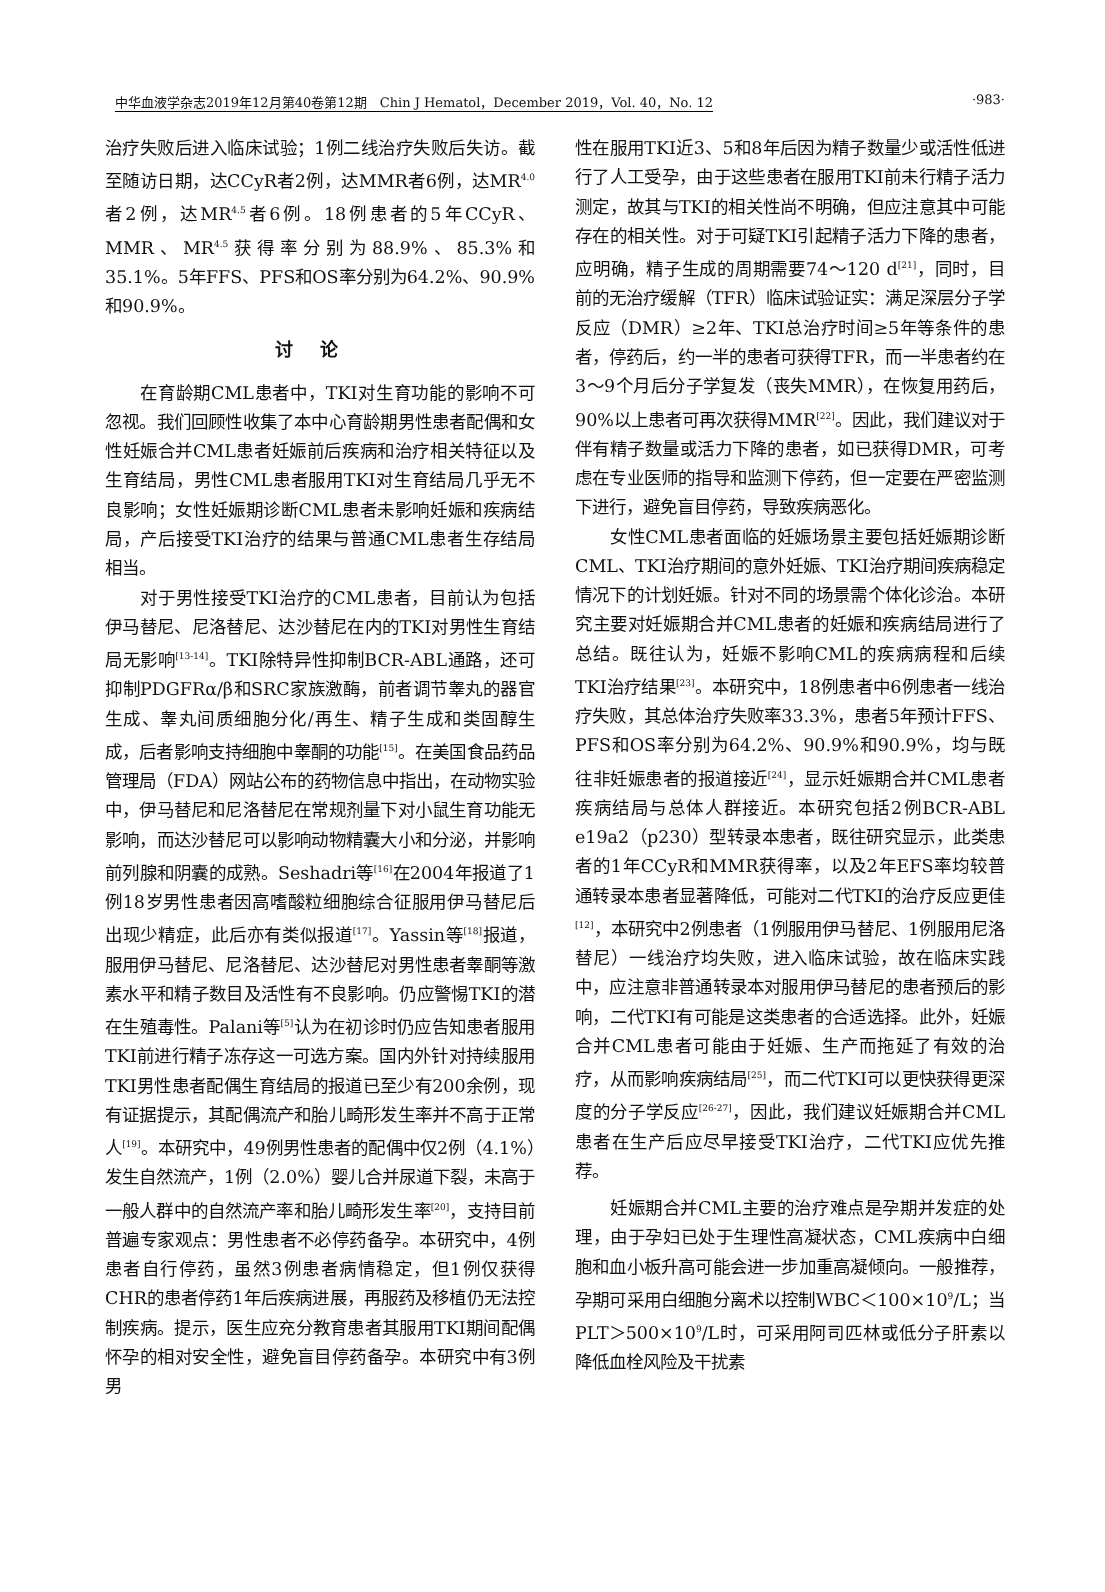中华血液学杂志2019年12月第40卷第12期　Chin J Hematol，December 2019，Vol. 40，No. 12 ·983·
治疗失败后进入临床试验；1例二线治疗失败后失访。截至随访日期，达CCyR者2例，达MMR者6例，达MR<sup>4.0</sup>者2例，达MR<sup>4.5</sup>者6例。18例患者的5年CCyR、MMR、MR<sup>4.5</sup>获得率分别为88.9%、85.3%和35.1%。5年FFS、PFS和OS率分别为64.2%、90.9%和90.9%。
讨论
在育龄期CML患者中，TKI对生育功能的影响不可忽视。我们回顾性收集了本中心育龄期男性患者配偶和女性妊娠合并CML患者妊娠前后疾病和治疗相关特征以及生育结局，男性CML患者服用TKI对生育结局几乎无不良影响；女性妊娠期诊断CML患者未影响妊娠和疾病结局，产后接受TKI治疗的结果与普通CML患者生存结局相当。
对于男性接受TKI治疗的CML患者，目前认为包括伊马替尼、尼洛替尼、达沙替尼在内的TKI对男性生育结局无影响<sup>[13-14]</sup>。TKI除特异性抑制BCR-ABL通路，还可抑制PDGFRα/β和SRC家族激酶，前者调节睾丸的器官生成、睾丸间质细胞分化/再生、精子生成和类固醇生成，后者影响支持细胞中睾酮的功能<sup>[15]</sup>。在美国食品药品管理局（FDA）网站公布的药物信息中指出，在动物实验中，伊马替尼和尼洛替尼在常规剂量下对小鼠生育功能无影响，而达沙替尼可以影响动物精囊大小和分泌，并影响前列腺和阴囊的成熟。Seshadri等<sup>[16]</sup>在2004年报道了1例18岁男性患者因高嗜酸粒细胞综合征服用伊马替尼后出现少精症，此后亦有类似报道<sup>[17]</sup>。Yassin等<sup>[18]</sup>报道，服用伊马替尼、尼洛替尼、达沙替尼对男性患者睾酮等激素水平和精子数目及活性有不良影响。仍应警惕TKI的潜在生殖毒性。Palani等<sup>[5]</sup>认为在初诊时仍应告知患者服用TKI前进行精子冻存这一可选方案。国内外针对持续服用TKI男性患者配偶生育结局的报道已至少有200余例，现有证据提示，其配偶流产和胎儿畸形发生率并不高于正常人<sup>[19]</sup>。本研究中，49例男性患者的配偶中仅2例（4.1%）发生自然流产，1例（2.0%）婴儿合并尿道下裂，未高于一般人群中的自然流产率和胎儿畸形发生率<sup>[20]</sup>，支持目前普遍专家观点：男性患者不必停药备孕。本研究中，4例患者自行停药，虽然3例患者病情稳定，但1例仅获得CHR的患者停药1年后疾病进展，再服药及移植仍无法控制疾病。提示，医生应充分教育患者其服用TKI期间配偶怀孕的相对安全性，避免盲目停药备孕。本研究中有3例男
性在服用TKI近3、5和8年后因为精子数量少或活性低进行了人工受孕，由于这些患者在服用TKI前未行精子活力测定，故其与TKI的相关性尚不明确，但应注意其中可能存在的相关性。对于可疑TKI引起精子活力下降的患者，应明确，精子生成的周期需要74～120 d<sup>[21]</sup>，同时，目前的无治疗缓解（TFR）临床试验证实：满足深层分子学反应（DMR）≥2年、TKI总治疗时间≥5年等条件的患者，停药后，约一半的患者可获得TFR，而一半患者约在3～9个月后分子学复发（丧失MMR），在恢复用药后，90%以上患者可再次获得MMR<sup>[22]</sup>。因此，我们建议对于伴有精子数量或活力下降的患者，如已获得DMR，可考虑在专业医师的指导和监测下停药，但一定要在严密监测下进行，避免盲目停药，导致疾病恶化。
女性CML患者面临的妊娠场景主要包括妊娠期诊断CML、TKI治疗期间的意外妊娠、TKI治疗期间疾病稳定情况下的计划妊娠。针对不同的场景需个体化诊治。本研究主要对妊娠期合并CML患者的妊娠和疾病结局进行了总结。既往认为，妊娠不影响CML的疾病病程和后续TKI治疗结果<sup>[23]</sup>。本研究中，18例患者中6例患者一线治疗失败，其总体治疗失败率33.3%，患者5年预计FFS、PFS和OS率分别为64.2%、90.9%和90.9%，均与既往非妊娠患者的报道接近<sup>[24]</sup>，显示妊娠期合并CML患者疾病结局与总体人群接近。本研究包括2例BCR-ABL e19a2（p230）型转录本患者，既往研究显示，此类患者的1年CCyR和MMR获得率，以及2年EFS率均较普通转录本患者显著降低，可能对二代TKI的治疗反应更佳<sup>[12]</sup>，本研究中2例患者（1例服用伊马替尼、1例服用尼洛替尼）一线治疗均失败，进入临床试验，故在临床实践中，应注意非普通转录本对服用伊马替尼的患者预后的影响，二代TKI有可能是这类患者的合适选择。此外，妊娠合并CML患者可能由于妊娠、生产而拖延了有效的治疗，从而影响疾病结局<sup>[25]</sup>，而二代TKI可以更快获得更深度的分子学反应<sup>[26-27]</sup>，因此，我们建议妊娠期合并CML患者在生产后应尽早接受TKI治疗，二代TKI应优先推荐。
妊娠期合并CML主要的治疗难点是孕期并发症的处理，由于孕妇已处于生理性高凝状态，CML疾病中白细胞和血小板升高可能会进一步加重高凝倾向。一般推荐，孕期可采用白细胞分离术以控制WBC＜100×10<sup>9</sup>/L；当PLT＞500×10<sup>9</sup>/L时，可采用阿司匹林或低分子肝素以降低血栓风险及干扰素